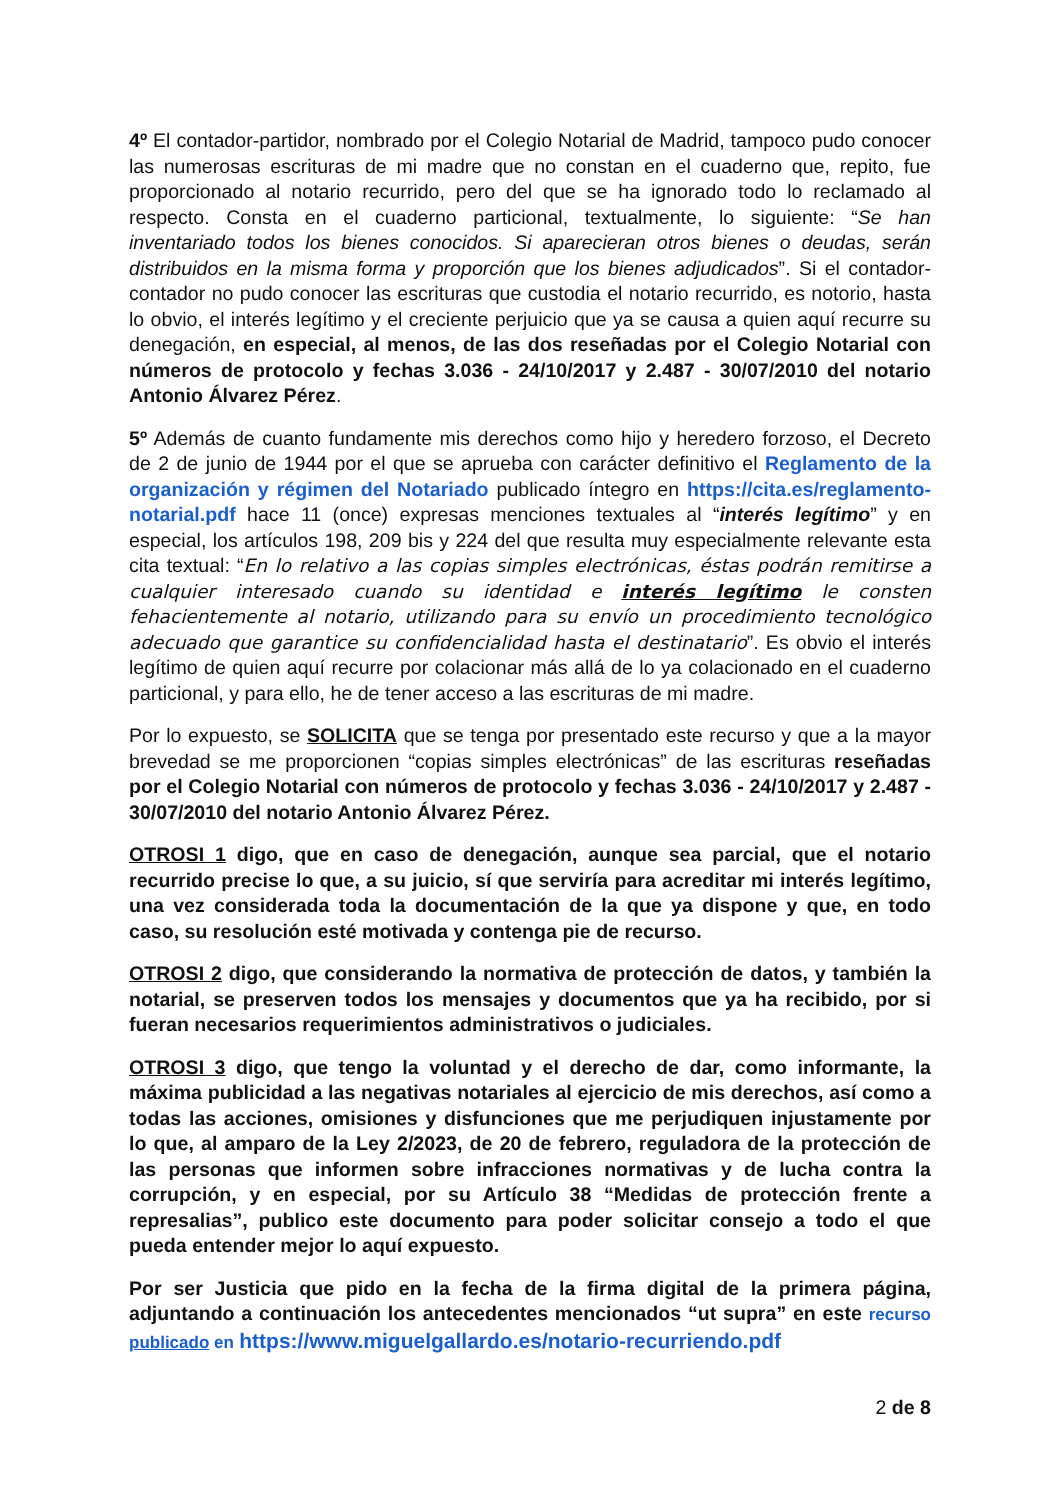4º El contador-partidor, nombrado por el Colegio Notarial de Madrid, tampoco pudo conocer las numerosas escrituras de mi madre que no constan en el cuaderno que, repito, fue proporcionado al notario recurrido, pero del que se ha ignorado todo lo reclamado al respecto. Consta en el cuaderno particional, textualmente, lo siguiente: “Se han inventariado todos los bienes conocidos. Si aparecieran otros bienes o deudas, serán distribuidos en la misma forma y proporción que los bienes adjudicados”. Si el contador-contador no pudo conocer las escrituras que custodia el notario recurrido, es notorio, hasta lo obvio, el interés legítimo y el creciente perjuicio que ya se causa a quien aquí recurre su denegación, en especial, al menos, de las dos reseñadas por el Colegio Notarial con números de protocolo y fechas 3.036 - 24/10/2017 y 2.487 - 30/07/2010 del notario Antonio Álvarez Pérez.
5º Además de cuanto fundamente mis derechos como hijo y heredero forzoso, el Decreto de 2 de junio de 1944 por el que se aprueba con carácter definitivo el Reglamento de la organización y régimen del Notariado publicado íntegro en https://cita.es/reglamento-notarial.pdf hace 11 (once) expresas menciones textuales al “interés legítimo” y en especial, los artículos 198, 209 bis y 224 del que resulta muy especialmente relevante esta cita textual: “En lo relativo a las copias simples electrónicas, éstas podrán remitirse a cualquier interesado cuando su identidad e interés legítimo le consten fehacientemente al notario, utilizando para su envío un procedimiento tecnológico adecuado que garantice su confidencialidad hasta el destinatario”. Es obvio el interés legítimo de quien aquí recurre por colacionar más allá de lo ya colacionado en el cuaderno particional, y para ello, he de tener acceso a las escrituras de mi madre.
Por lo expuesto, se SOLICITA que se tenga por presentado este recurso y que a la mayor brevedad se me proporcionen “copias simples electrónicas” de las escrituras reseñadas por el Colegio Notarial con números de protocolo y fechas 3.036 - 24/10/2017 y 2.487 - 30/07/2010 del notario Antonio Álvarez Pérez.
OTROSI 1 digo, que en caso de denegación, aunque sea parcial, que el notario recurrido precise lo que, a su juicio, sí que serviría para acreditar mi interés legítimo, una vez considerada toda la documentación de la que ya dispone y que, en todo caso, su resolución esté motivada y contenga pie de recurso.
OTROSI 2 digo, que considerando la normativa de protección de datos, y también la notarial, se preserven todos los mensajes y documentos que ya ha recibido, por si fueran necesarios requerimientos administrativos o judiciales.
OTROSI 3 digo, que tengo la voluntad y el derecho de dar, como informante, la máxima publicidad a las negativas notariales al ejercicio de mis derechos, así como a todas las acciones, omisiones y disfunciones que me perjudiquen injustamente por lo que, al amparo de la Ley 2/2023, de 20 de febrero, reguladora de la protección de las personas que informen sobre infracciones normativas y de lucha contra la corrupción, y en especial, por su Artículo 38 “Medidas de protección frente a represalias”, publico este documento para poder solicitar consejo a todo el que pueda entender mejor lo aquí expuesto.
Por ser Justicia que pido en la fecha de la firma digital de la primera página, adjuntando a continuación los antecedentes mencionados “ut supra” en este recurso publicado en https://www.miguelgallardo.es/notario-recurriendo.pdf
2 de 8